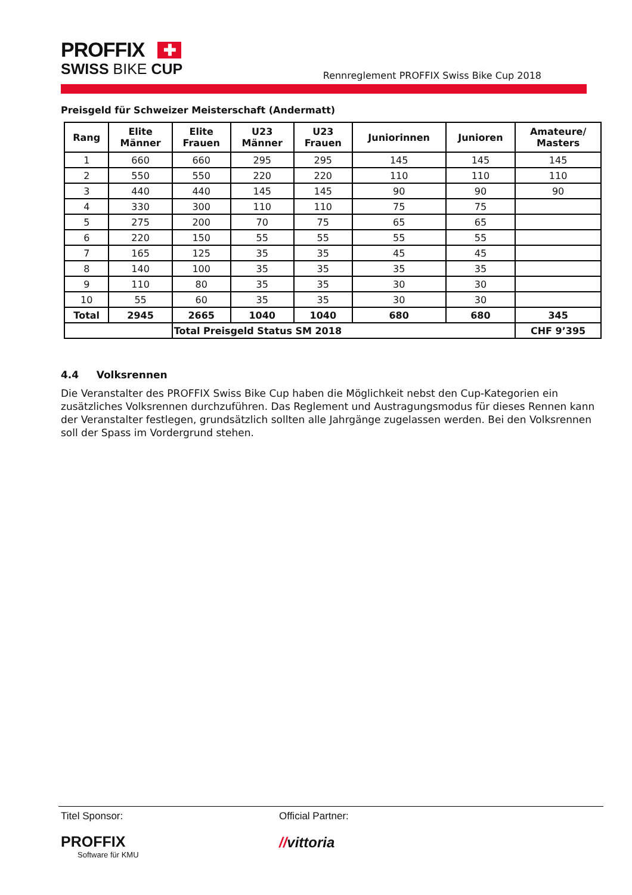PROFFIX ✚
SWISS BIKE CUP
Rennreglement PROFFIX Swiss Bike Cup 2018
Preisgeld für Schweizer Meisterschaft (Andermatt)
| Rang | Elite Männer | Elite Frauen | U23 Männer | U23 Frauen | Juniorinnen | Junioren | Amateure/ Masters |
| --- | --- | --- | --- | --- | --- | --- | --- |
| 1 | 660 | 660 | 295 | 295 | 145 | 145 | 145 |
| 2 | 550 | 550 | 220 | 220 | 110 | 110 | 110 |
| 3 | 440 | 440 | 145 | 145 | 90 | 90 | 90 |
| 4 | 330 | 300 | 110 | 110 | 75 | 75 | |
| 5 | 275 | 200 | 70 | 75 | 65 | 65 | |
| 6 | 220 | 150 | 55 | 55 | 55 | 55 | |
| 7 | 165 | 125 | 35 | 35 | 45 | 45 | |
| 8 | 140 | 100 | 35 | 35 | 35 | 35 | |
| 9 | 110 | 80 | 35 | 35 | 30 | 30 | |
| 10 | 55 | 60 | 35 | 35 | 30 | 30 | |
| Total | 2945 | 2665 | 1040 | 1040 | 680 | 680 | 345 |
| | | Total Preisgeld Status SM 2018 | | | | | CHF 9’395 |
4.4 Volksrennen
Die Veranstalter des PROFFIX Swiss Bike Cup haben die Möglichkeit nebst den Cup-Kategorien ein zusätzliches Volksrennen durchzuführen. Das Reglement und Austragungsmodus für dieses Rennen kann der Veranstalter festlegen, grundsätzlich sollten alle Jahrgänge zugelassen werden. Bei den Volksrennen soll der Spass im Vordergrund stehen.
Titel Sponsor:
PROFFIX
Software für KMU
Official Partner:
//vittoria